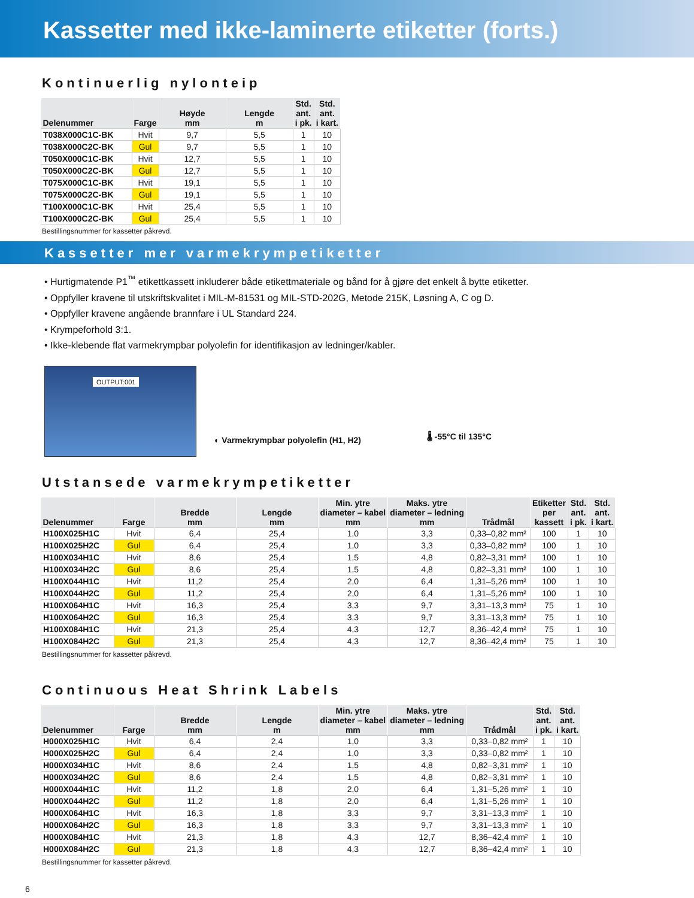Kassetter med ikke-laminerte etiketter (forts.)
Kontinuerlig nylonteip
| Delenummer | Farge | Høyde mm | Lengde m | Std. ant. i pk. | Std. ant. i kart. |
| --- | --- | --- | --- | --- | --- |
| T038X000C1C-BK | Hvit | 9,7 | 5,5 | 1 | 10 |
| T038X000C2C-BK | Gul | 9,7 | 5,5 | 1 | 10 |
| T050X000C1C-BK | Hvit | 12,7 | 5,5 | 1 | 10 |
| T050X000C2C-BK | Gul | 12,7 | 5,5 | 1 | 10 |
| T075X000C1C-BK | Hvit | 19,1 | 5,5 | 1 | 10 |
| T075X000C2C-BK | Gul | 19,1 | 5,5 | 1 | 10 |
| T100X000C1C-BK | Hvit | 25,4 | 5,5 | 1 | 10 |
| T100X000C2C-BK | Gul | 25,4 | 5,5 | 1 | 10 |
Bestillingsnummer for kassetter påkrevd.
Kassetter mer varmekrympetiketter
• Hurtigmatende P1<sup>™</sup> etikettkassett inkluderer både etikettmateriale og bånd for å gjøre det enkelt å bytte etiketter.
• Oppfyller kravene til utskriftskvalitet i MIL-M-81531 og MIL-STD-202G, Metode 215K, Løsning A, C og D.
• Oppfyller kravene angående brannfare i UL Standard 224.
• Krympeforhold 3:1.
• Ikke-klebende flat varmekrympbar polyolefin for identifikasjon av ledninger/kabler.
OUTPUT:001
◐ Varmekrympbar polyolefin (H1, H2)
🌡 -55°C til 135°C
Utstansede varmekrympetiketter
| Delenummer | Farge | Bredde mm | Lengde mm | Min. ytre diameter – kabel mm | Maks. ytre diameter – ledning mm | Trådmål | Etiketter per kassett | Std. ant. i pk. | Std. ant. i kart. |
| --- | --- | --- | --- | --- | --- | --- | --- | --- | --- |
| H100X025H1C | Hvit | 6,4 | 25,4 | 1,0 | 3,3 | 0,33–0,82 mm² | 100 | 1 | 10 |
| H100X025H2C | Gul | 6,4 | 25,4 | 1,0 | 3,3 | 0,33–0,82 mm² | 100 | 1 | 10 |
| H100X034H1C | Hvit | 8,6 | 25,4 | 1,5 | 4,8 | 0,82–3,31 mm² | 100 | 1 | 10 |
| H100X034H2C | Gul | 8,6 | 25,4 | 1,5 | 4,8 | 0,82–3,31 mm² | 100 | 1 | 10 |
| H100X044H1C | Hvit | 11,2 | 25,4 | 2,0 | 6,4 | 1,31–5,26 mm² | 100 | 1 | 10 |
| H100X044H2C | Gul | 11,2 | 25,4 | 2,0 | 6,4 | 1,31–5,26 mm² | 100 | 1 | 10 |
| H100X064H1C | Hvit | 16,3 | 25,4 | 3,3 | 9,7 | 3,31–13,3 mm² | 75 | 1 | 10 |
| H100X064H2C | Gul | 16,3 | 25,4 | 3,3 | 9,7 | 3,31–13,3 mm² | 75 | 1 | 10 |
| H100X084H1C | Hvit | 21,3 | 25,4 | 4,3 | 12,7 | 8,36–42,4 mm² | 75 | 1 | 10 |
| H100X084H2C | Gul | 21,3 | 25,4 | 4,3 | 12,7 | 8,36–42,4 mm² | 75 | 1 | 10 |
Bestillingsnummer for kassetter påkrevd.
Continuous Heat Shrink Labels
| Delenummer | Farge | Bredde mm | Lengde m | Min. ytre diameter – kabel mm | Maks. ytre diameter – ledning mm | Trådmål | Std. ant. i pk. | Std. ant. i kart. |
| --- | --- | --- | --- | --- | --- | --- | --- | --- |
| H000X025H1C | Hvit | 6,4 | 2,4 | 1,0 | 3,3 | 0,33–0,82 mm² | 1 | 10 |
| H000X025H2C | Gul | 6,4 | 2,4 | 1,0 | 3,3 | 0,33–0,82 mm² | 1 | 10 |
| H000X034H1C | Hvit | 8,6 | 2,4 | 1,5 | 4,8 | 0,82–3,31 mm² | 1 | 10 |
| H000X034H2C | Gul | 8,6 | 2,4 | 1,5 | 4,8 | 0,82–3,31 mm² | 1 | 10 |
| H000X044H1C | Hvit | 11,2 | 1,8 | 2,0 | 6,4 | 1,31–5,26 mm² | 1 | 10 |
| H000X044H2C | Gul | 11,2 | 1,8 | 2,0 | 6,4 | 1,31–5,26 mm² | 1 | 10 |
| H000X064H1C | Hvit | 16,3 | 1,8 | 3,3 | 9,7 | 3,31–13,3 mm² | 1 | 10 |
| H000X064H2C | Gul | 16,3 | 1,8 | 3,3 | 9,7 | 3,31–13,3 mm² | 1 | 10 |
| H000X084H1C | Hvit | 21,3 | 1,8 | 4,3 | 12,7 | 8,36–42,4 mm² | 1 | 10 |
| H000X084H2C | Gul | 21,3 | 1,8 | 4,3 | 12,7 | 8,36–42,4 mm² | 1 | 10 |
Bestillingsnummer for kassetter påkrevd.
6